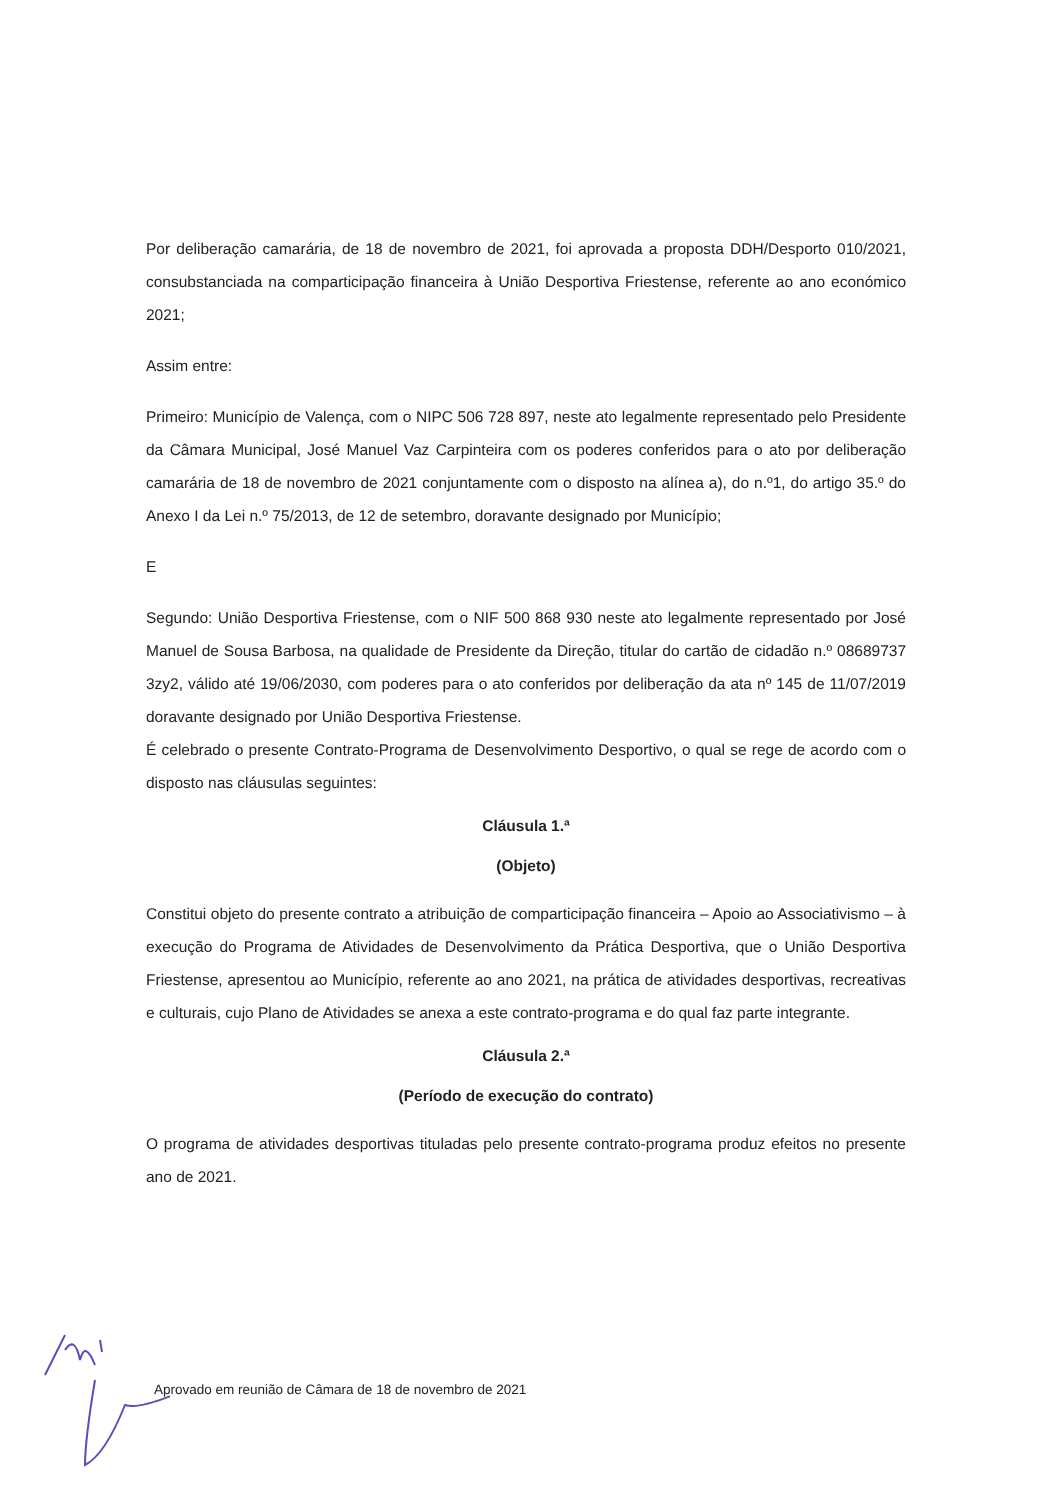Por deliberação camarária, de 18 de novembro de 2021, foi aprovada a proposta DDH/Desporto 010/2021, consubstanciada na comparticipação financeira à União Desportiva Friestense, referente ao ano económico 2021;
Assim entre:
Primeiro: Município de Valença, com o NIPC 506 728 897, neste ato legalmente representado pelo Presidente da Câmara Municipal, José Manuel Vaz Carpinteira com os poderes conferidos para o ato por deliberação camarária de 18 de novembro de 2021 conjuntamente com o disposto na alínea a), do n.º1, do artigo 35.º do Anexo I da Lei n.º 75/2013, de 12 de setembro, doravante designado por Município;
E
Segundo: União Desportiva Friestense, com o NIF 500 868 930 neste ato legalmente representado por José Manuel de Sousa Barbosa, na qualidade de Presidente da Direção, titular do cartão de cidadão n.º 08689737 3zy2, válido até 19/06/2030, com poderes para o ato conferidos por deliberação da ata nº 145 de 11/07/2019 doravante designado por União Desportiva Friestense.
É celebrado o presente Contrato-Programa de Desenvolvimento Desportivo, o qual se rege de acordo com o disposto nas cláusulas seguintes:
Cláusula 1.ª
(Objeto)
Constitui objeto do presente contrato a atribuição de comparticipação financeira – Apoio ao Associativismo – à execução do Programa de Atividades de Desenvolvimento da Prática Desportiva, que o União Desportiva Friestense, apresentou ao Município, referente ao ano 2021, na prática de atividades desportivas, recreativas e culturais, cujo Plano de Atividades se anexa a este contrato-programa e do qual faz parte integrante.
Cláusula 2.ª
(Período de execução do contrato)
O programa de atividades desportivas tituladas pelo presente contrato-programa produz efeitos no presente ano de 2021.
Aprovado em reunião de Câmara de 18 de novembro de 2021